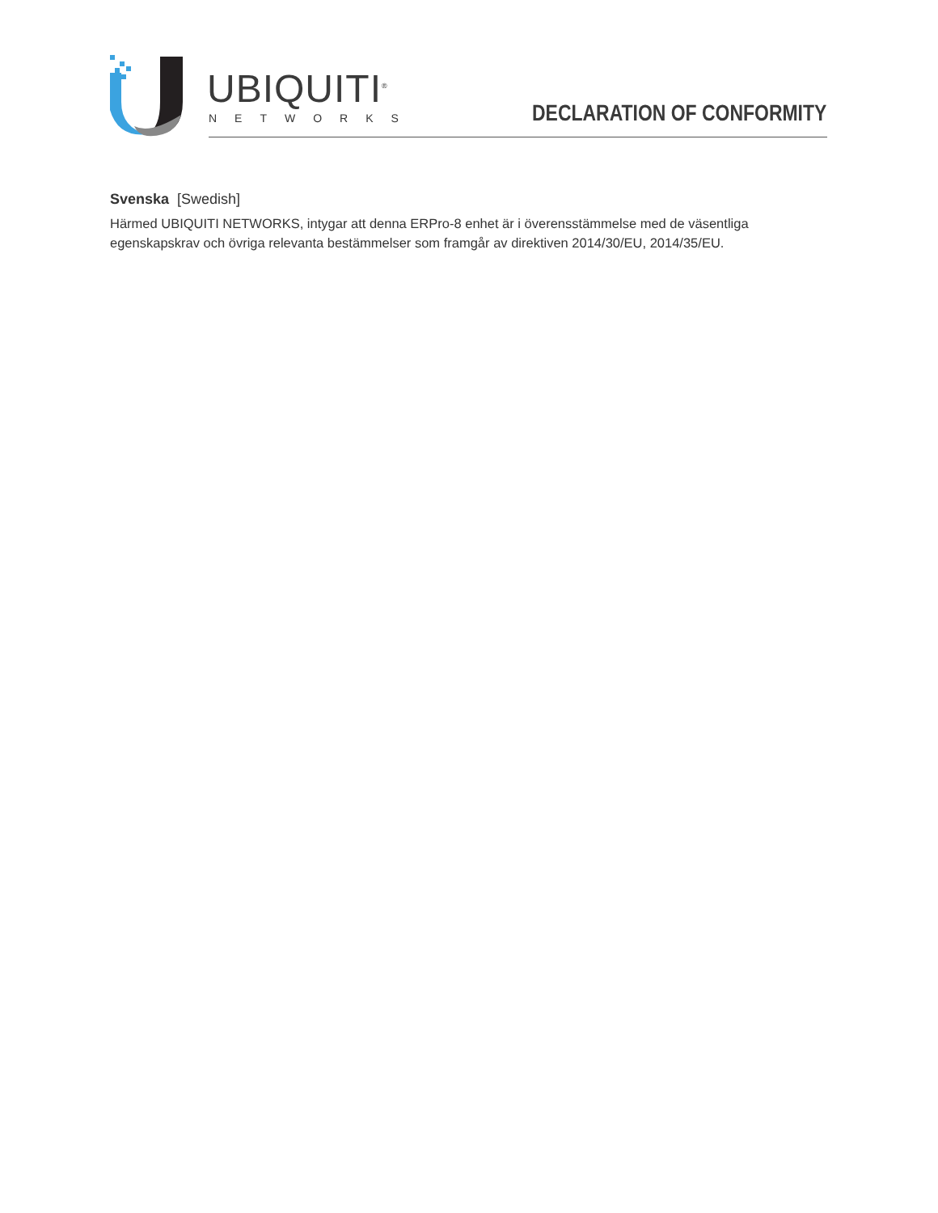UBIQUITI<sup>®</sup>
NETWORKS
DECLARATION OF CONFORMITY
Svenska [Swedish]
Härmed UBIQUITI NETWORKS, intygar att denna ERPro-8 enhet är i överensstämmelse med de väsentliga egenskapskrav och övriga relevanta bestämmelser som framgår av direktiven 2014/30/EU, 2014/35/EU.